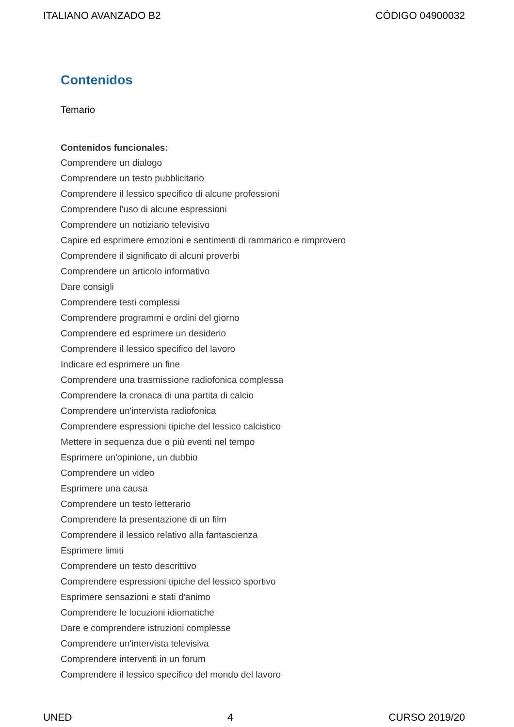ITALIANO AVANZADO B2 CÓDIGO 04900032
Contenidos
Temario
Contenidos funcionales:
Comprendere un dialogo
Comprendere un testo pubblicitario
Comprendere il lessico specifico di alcune professioni
Comprendere l'uso di alcune espressioni
Comprendere un notiziario televisivo
Capire ed esprimere emozioni e sentimenti di rammarico e rimprovero
Comprendere il significato di alcuni proverbi
Comprendere un articolo informativo
Dare consigli
Comprendere testi complessi
Comprendere programmi e ordini del giorno
Comprendere ed esprimere un desiderio
Comprendere il lessico specifico del lavoro
Indicare ed esprimere un fine
Comprendere una trasmissione radiofonica complessa
Comprendere la cronaca di una partita di calcio
Comprendere un'intervista radiofonica
Comprendere espressioni tipiche del lessico calcistico
Mettere in sequenza due o più eventi nel tempo
Esprimere un'opinione, un dubbio
Comprendere un video
Esprimere una causa
Comprendere un testo letterario
Comprendere la presentazione di un film
Comprendere il lessico relativo alla fantascienza
Esprimere limiti
Comprendere un testo descrittivo
Comprendere espressioni tipiche del lessico sportivo
Esprimere sensazioni e stati d'animo
Comprendere le locuzioni idiomatiche
Dare e comprendere istruzioni complesse
Comprendere un'intervista televisiva
Comprendere interventi in un forum
Comprendere il lessico specifico del mondo del lavoro
UNED 4 CURSO 2019/20